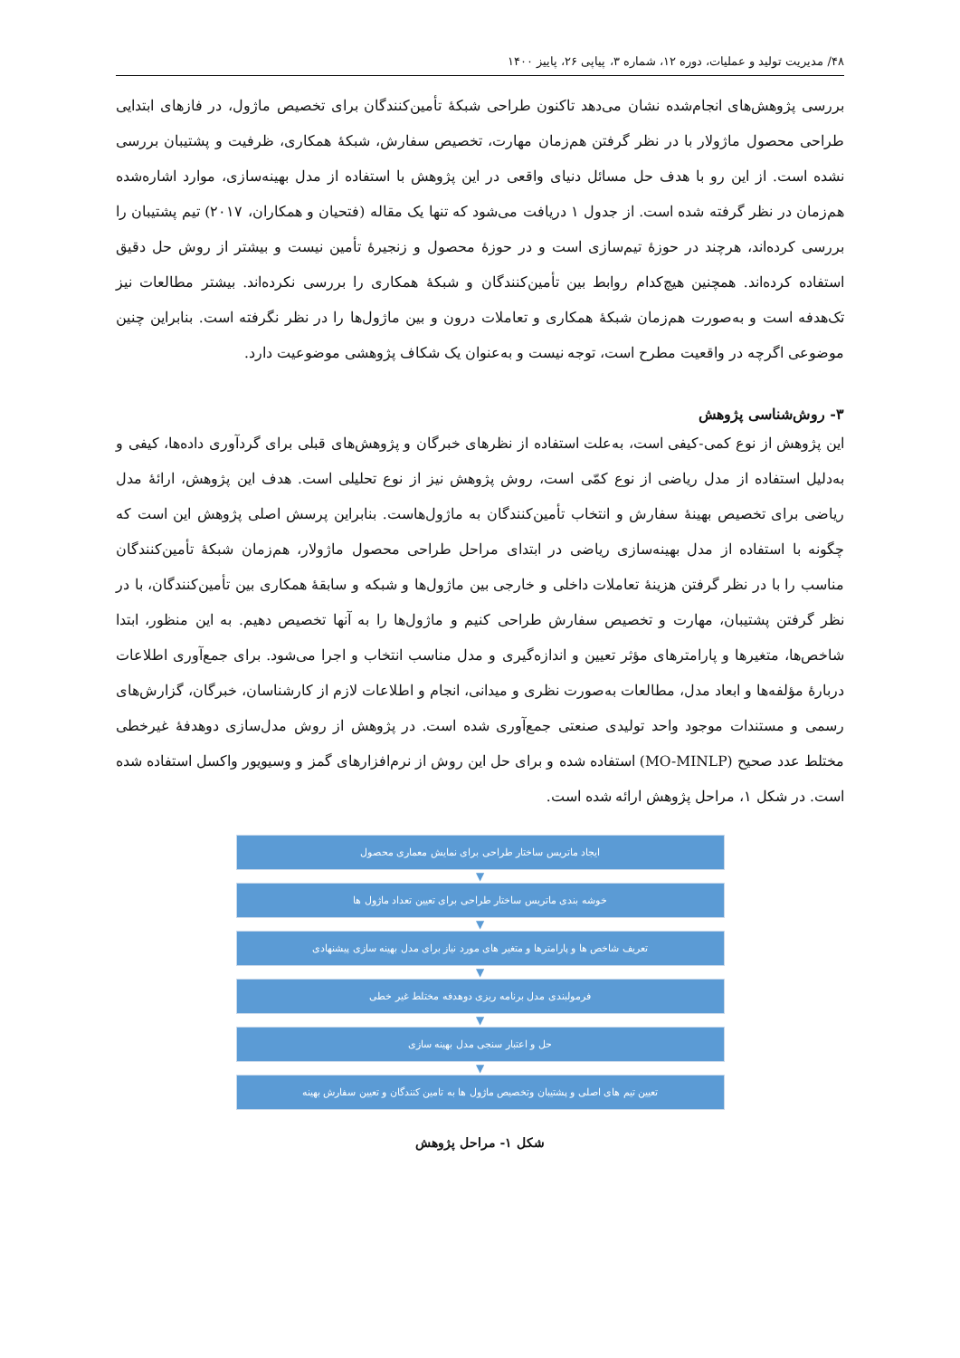۴۸/ مدیریت تولید و عملیات، دوره ۱۲، شماره ۳، پیاپی ۲۶، پاییز ۱۴۰۰
بررسی پژوهش‌های انجام‌شده نشان می‌دهد تاکنون طراحی شبکهٔ تأمین‌کنندگان برای تخصیص ماژول، در فازهای ابتدایی طراحی محصول ماژولار با در نظر گرفتن هم‌زمان مهارت، تخصیص سفارش، شبکهٔ همکاری، ظرفیت و پشتیبان بررسی نشده است. از این رو با هدف حل مسائل دنیای واقعی در این پژوهش با استفاده از مدل بهینه‌سازی، موارد اشاره‌شده هم‌زمان در نظر گرفته شده است. از جدول ۱ دریافت می‌شود که تنها یک مقاله (فتحیان و همکاران، ۲۰۱۷) تیم پشتیبان را بررسی کرده‌اند، هرچند در حوزهٔ تیم‌سازی است و در حوزهٔ محصول و زنجیرهٔ تأمین نیست و بیشتر از روش حل دقیق استفاده کرده‌اند. همچنین هیچ‌کدام روابط بین تأمین‌کنندگان و شبکهٔ همکاری را بررسی نکرده‌اند. بیشتر مطالعات نیز تک‌هدفه است و به‌صورت هم‌زمان شبکهٔ همکاری و تعاملات درون و بین ماژول‌ها را در نظر نگرفته است. بنابراین چنین موضوعی اگرچه در واقعیت مطرح است، توجه نیست و به‌عنوان یک شکاف پژوهشی موضوعیت دارد.
۳- روش‌شناسی پژوهش
این پژوهش از نوع کمی-کیفی است، به‌علت استفاده از نظرهای خبرگان و پژوهش‌های قبلی برای گردآوری داده‌ها، کیفی و به‌دلیل استفاده از مدل ریاضی از نوع کمّی است، روش پژوهش نیز از نوع تحلیلی است. هدف این پژوهش، ارائهٔ مدل ریاضی برای تخصیص بهینهٔ سفارش و انتخاب تأمین‌کنندگان به ماژول‌هاست. بنابراین پرسش اصلی پژوهش این است که چگونه با استفاده از مدل بهینه‌سازی ریاضی در ابتدای مراحل طراحی محصول ماژولار، هم‌زمان شبکهٔ تأمین‌کنندگان مناسب را با در نظر گرفتن هزینهٔ تعاملات داخلی و خارجی بین ماژول‌ها و شبکه و سابقهٔ همکاری بین تأمین‌کنندگان، با در نظر گرفتن پشتیبان، مهارت و تخصیص سفارش طراحی کنیم و ماژول‌ها را به آنها تخصیص دهیم. به این منظور، ابتدا شاخص‌ها، متغیرها و پارامترهای مؤثر تعیین و اندازه‌گیری و مدل مناسب انتخاب و اجرا می‌شود. برای جمع‌آوری اطلاعات دربارهٔ مؤلفه‌ها و ابعاد مدل، مطالعات به‌صورت نظری و میدانی، انجام و اطلاعات لازم از کارشناسان، خبرگان، گزارش‌های رسمی و مستندات موجود واحد تولیدی صنعتی جمع‌آوری شده است. در پژوهش از روش مدل‌سازی دوهدفهٔ غیرخطی مختلط عدد صحیح (MO-MINLP) استفاده شده و برای حل این روش از نرم‌افزارهای گمز و وسیویور واکسل استفاده شده است. در شکل ۱، مراحل پژوهش ارائه شده است.
ایجاد ماتریس ساختار طراحی برای نمایش معماری محصول
▼
خوشه بندی ماتریس ساختار طراحی برای تعیین تعداد ماژول ها
▼
تعریف شاخص ها و پارامترها و متغیر های مورد نیاز برای مدل بهینه سازی پیشنهادی
▼
فرمولبندی مدل برنامه ریزی دوهدفه مختلط غیر خطی
▼
حل و اعتبار سنجی مدل بهینه سازی
▼
تعیین تیم های اصلی و پشتیبان وتخصیص ماژول ها به تامین کنندگان و تعیین سفارش بهینه
شکل ۱- مراحل پژوهش